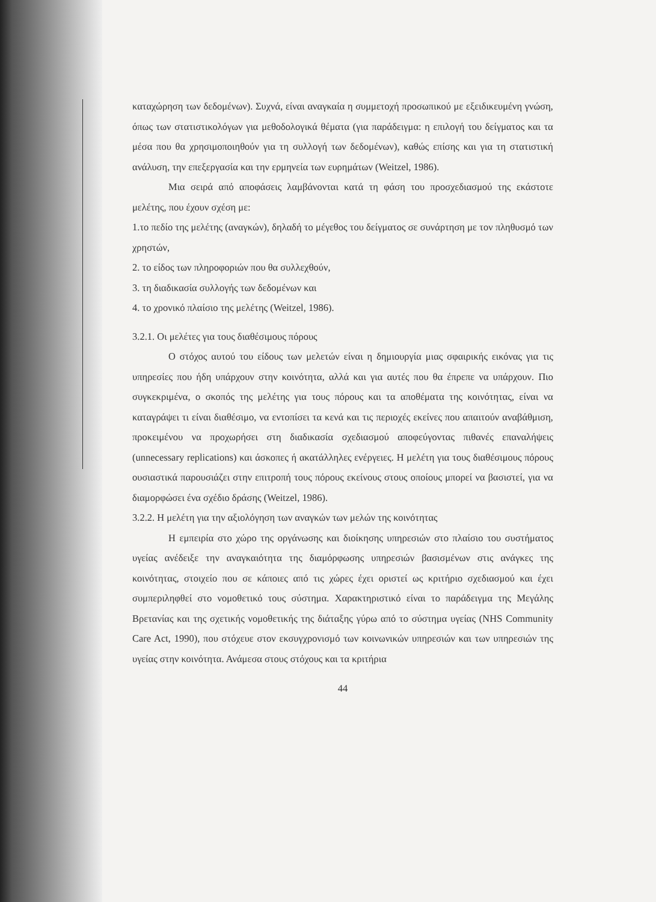καταχώρηση των δεδομένων). Συχνά, είναι αναγκαία η συμμετοχή προσωπικού με εξειδικευμένη γνώση, όπως των στατιστικολόγων για μεθοδολογικά θέματα (για παράδειγμα: η επιλογή του δείγματος και τα μέσα που θα χρησιμοποιηθούν για τη συλλογή των δεδομένων), καθώς επίσης και για τη στατιστική ανάλυση, την επεξεργασία και την ερμηνεία των ευρημάτων (Weitzel, 1986).
Μια σειρά από αποφάσεις λαμβάνονται κατά τη φάση του προσχεδιασμού της εκάστοτε μελέτης, που έχουν σχέση με:
1.το πεδίο της μελέτης (αναγκών), δηλαδή το μέγεθος του δείγματος σε συνάρτηση με τον πληθυσμό των χρηστών,
2. το είδος των πληροφοριών που θα συλλεχθούν,
3. τη διαδικασία συλλογής των δεδομένων και
4. το χρονικό πλαίσιο της μελέτης (Weitzel, 1986).
3.2.1. Οι μελέτες για τους διαθέσιμους πόρους
Ο στόχος αυτού του είδους των μελετών είναι η δημιουργία μιας σφαιρικής εικόνας για τις υπηρεσίες που ήδη υπάρχουν στην κοινότητα, αλλά και για αυτές που θα έπρεπε να υπάρχουν. Πιο συγκεκριμένα, ο σκοπός της μελέτης για τους πόρους και τα αποθέματα της κοινότητας, είναι να καταγράψει τι είναι διαθέσιμο, να εντοπίσει τα κενά και τις περιοχές εκείνες που απαιτούν αναβάθμιση, προκειμένου να προχωρήσει στη διαδικασία σχεδιασμού αποφεύγοντας πιθανές επαναλήψεις (unnecessary replications) και άσκοπες ή ακατάλληλες ενέργειες. Η μελέτη για τους διαθέσιμους πόρους ουσιαστικά παρουσιάζει στην επιτροπή τους πόρους εκείνους στους οποίους μπορεί να βασιστεί, για να διαμορφώσει ένα σχέδιο δράσης (Weitzel, 1986).
3.2.2. Η μελέτη για την αξιολόγηση των αναγκών των μελών της κοινότητας
Η εμπειρία στο χώρο της οργάνωσης και διοίκησης υπηρεσιών στο πλαίσιο του συστήματος υγείας ανέδειξε την αναγκαιότητα της διαμόρφωσης υπηρεσιών βασισμένων στις ανάγκες της κοινότητας, στοιχείο που σε κάποιες από τις χώρες έχει οριστεί ως κριτήριο σχεδιασμού και έχει συμπεριληφθεί στο νομοθετικό τους σύστημα. Χαρακτηριστικό είναι το παράδειγμα της Μεγάλης Βρετανίας και της σχετικής νομοθετικής της διάταξης γύρω από το σύστημα υγείας (NHS Community Care Act, 1990), που στόχευε στον εκσυγχρονισμό των κοινωνικών υπηρεσιών και των υπηρεσιών της υγείας στην κοινότητα. Ανάμεσα στους στόχους και τα κριτήρια
44